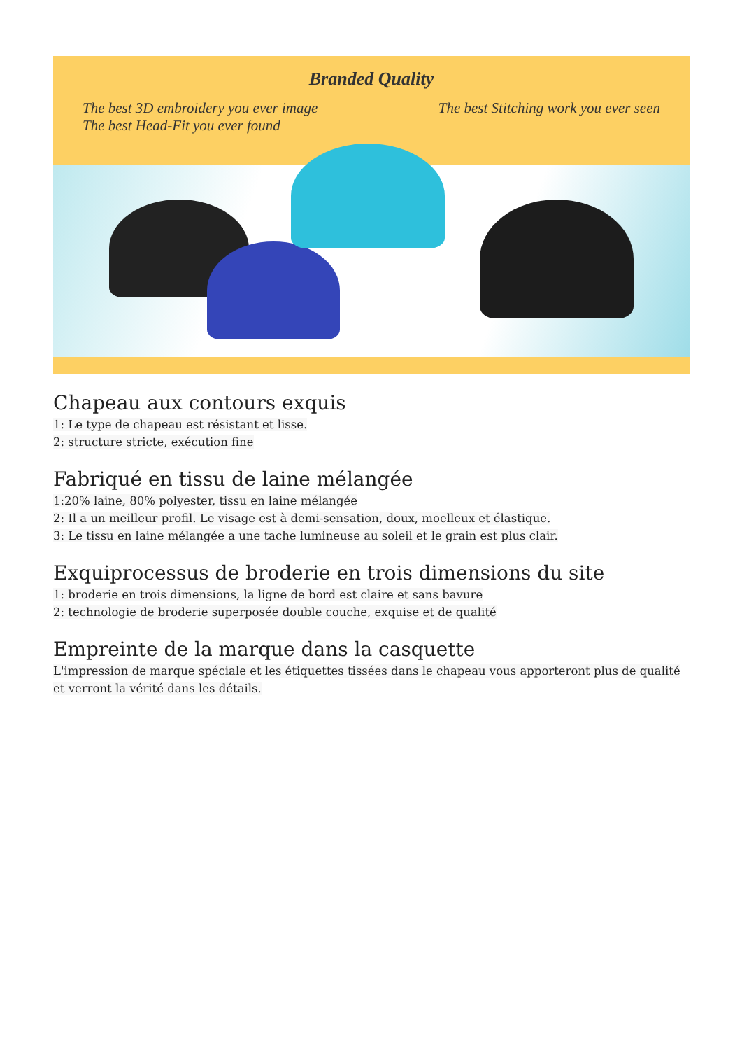Branded Quality
The best 3D embroidery you ever image
The best Head-Fit you ever found
The best Stitching work you ever seen
Chapeau aux contours exquis
1: Le type de chapeau est résistant et lisse.
2: structure stricte, exécution fine
Fabriqué en tissu de laine mélangée
1:20% laine, 80% polyester, tissu en laine mélangée
2: Il a un meilleur profil. Le visage est à demi-sensation, doux, moelleux et élastique.
3: Le tissu en laine mélangée a une tache lumineuse au soleil et le grain est plus clair.
Exquiprocessus de broderie en trois dimensions du site
1: broderie en trois dimensions, la ligne de bord est claire et sans bavure
2: technologie de broderie superposée double couche, exquise et de qualité
Empreinte de la marque dans la casquette
L'impression de marque spéciale et les étiquettes tissées dans le chapeau vous apporteront plus de qualité et verront la vérité dans les détails.